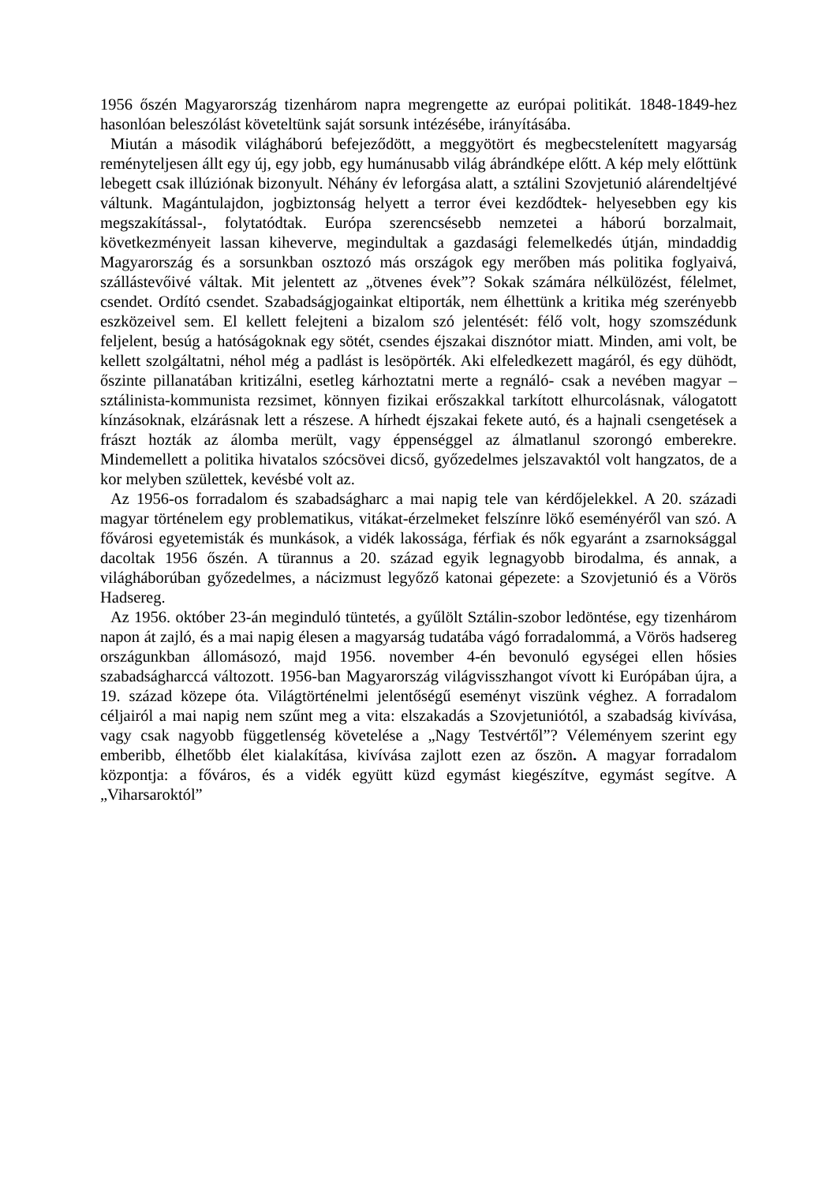1956 őszén Magyarország tizenhárom napra megrengette az európai politikát. 1848-1849-hez hasonlóan beleszólást követeltünk saját sorsunk intézésébe, irányításába.
Miután a második világháború befejeződött, a meggyötört és megbecstelenített magyarság reményteljesen állt egy új, egy jobb, egy humánusabb világ ábrándképe előtt. A kép mely előttünk lebegett csak illúziónak bizonyult. Néhány év leforgása alatt, a sztálini Szovjetunió alárendeltjévé váltunk. Magántulajdon, jogbiztonság helyett a terror évei kezdődtek- helyesebben egy kis megszakítással-, folytatódtak. Európa szerencsésebb nemzetei a háború borzalmait, következményeit lassan kiheverve, megindultak a gazdasági felemelkedés útján, mindaddig Magyarország és a sorsunkban osztozó más országok egy merőben más politika foglyaivá, szállástevőivé váltak. Mit jelentett az „ötvenes évek”? Sokak számára nélkülözést, félelmet, csendet. Ordító csendet. Szabadságjogainkat eltiporták, nem élhettünk a kritika még szerényebb eszközeivel sem. El kellett felejteni a bizalom szó jelentését: félő volt, hogy szomszédunk feljelent, besúg a hatóságoknak egy sötét, csendes éjszakai disznótor miatt. Minden, ami volt, be kellett szolgáltatni, néhol még a padlást is lesöpörték. Aki elfeledkezett magáról, és egy dühödt, őszinte pillanatában kritizálni, esetleg kárhoztatni merte a regnáló- csak a nevében magyar – sztálinista-kommunista rezsimet, könnyen fizikai erőszakkal tarkított elhurcolásnak, válogatott kínzásoknak, elzárásnak lett a részese. A hírhedt éjszakai fekete autó, és a hajnali csengetések a frászt hozták az álomba merült, vagy éppenséggel az álmatlanul szorongó emberekre. Mindemellett a politika hivatalos szócsövei dicső, győzedelmes jelszavaktól volt hangzatos, de a kor melyben születtek, kevésbé volt az.
Az 1956-os forradalom és szabadságharc a mai napig tele van kérdőjelekkel. A 20. századi magyar történelem egy problematikus, vitákat-érzelmeket felszínre lökő eseményéről van szó. A fővárosi egyetemisták és munkások, a vidék lakossága, férfiak és nők egyaránt a zsarnoksággal dacoltak 1956 őszén. A türannus a 20. század egyik legnagyobb birodalma, és annak, a világháborúban győzedelmes, a nácizmust legyőző katonai gépezete: a Szovjetunió és a Vörös Hadsereg.
Az 1956. október 23-án meginduló tüntetés, a gyűlölt Sztálin-szobor ledöntése, egy tizenhárom napon át zajló, és a mai napig élesen a magyarság tudatába vágó forradalommá, a Vörös hadsereg országunkban állomásozó, majd 1956. november 4-én bevonuló egységei ellen hősies szabadságharccá változott. 1956-ban Magyarország világvisszhangot vívott ki Európában újra, a 19. század közepe óta. Világtörténelmi jelentőségű eseményt viszünk véghez. A forradalom céljairól a mai napig nem szűnt meg a vita: elszakadás a Szovjetuniótól, a szabadság kivívása, vagy csak nagyobb függetlenség követelése a „Nagy Testvértől”? Véleményem szerint egy emberibb, élhetőbb élet kialakítása, kivívása zajlott ezen az őszön. A magyar forradalom központja: a főváros, és a vidék együtt küzd egymást kiegészítve, egymást segítve. A „Viharsaroktól”